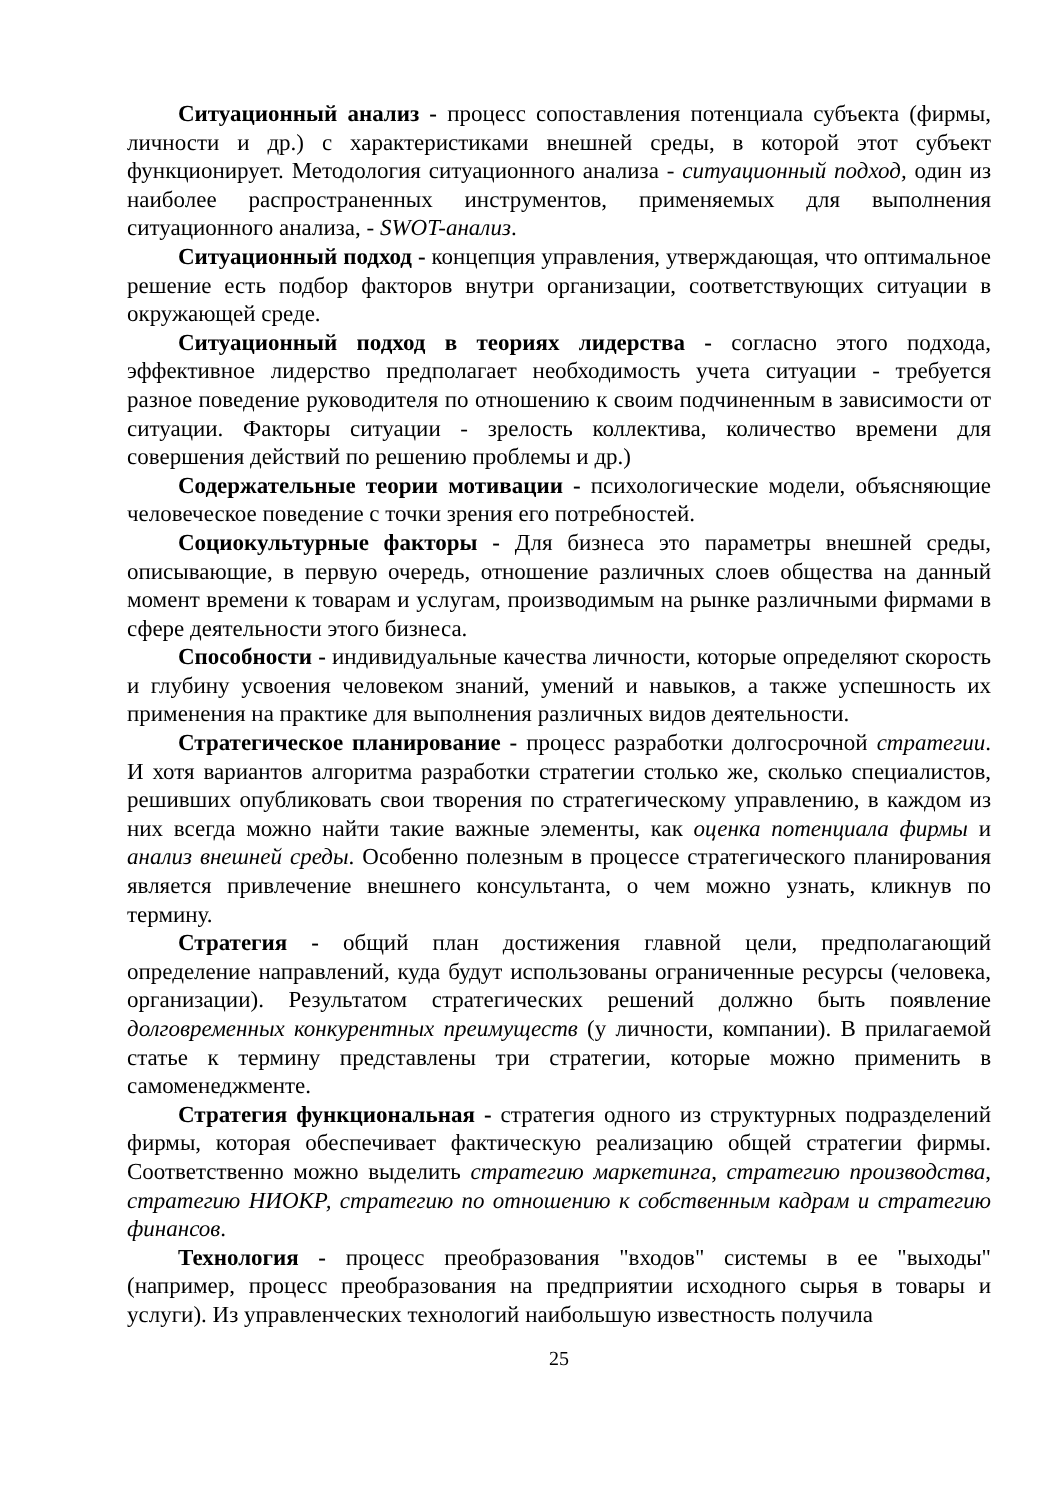Ситуационный анализ - процесс сопоставления потенциала субъекта (фирмы, личности и др.) с характеристиками внешней среды, в которой этот субъект функционирует. Методология ситуационного анализа - ситуационный подход, один из наиболее распространенных инструментов, применяемых для выполнения ситуационного анализа, - SWOT-анализ.
Ситуационный подход - концепция управления, утверждающая, что оптимальное решение есть подбор факторов внутри организации, соответствующих ситуации в окружающей среде.
Ситуационный подход в теориях лидерства - согласно этого подхода, эффективное лидерство предполагает необходимость учета ситуации - требуется разное поведение руководителя по отношению к своим подчиненным в зависимости от ситуации. Факторы ситуации - зрелость коллектива, количество времени для совершения действий по решению проблемы и др.)
Содержательные теории мотивации - психологические модели, объясняющие человеческое поведение с точки зрения его потребностей.
Социокультурные факторы - Для бизнеса это параметры внешней среды, описывающие, в первую очередь, отношение различных слоев общества на данный момент времени к товарам и услугам, производимым на рынке различными фирмами в сфере деятельности этого бизнеса.
Способности - индивидуальные качества личности, которые определяют скорость и глубину усвоения человеком знаний, умений и навыков, а также успешность их применения на практике для выполнения различных видов деятельности.
Стратегическое планирование - процесс разработки долгосрочной стратегии. И хотя вариантов алгоритма разработки стратегии столько же, сколько специалистов, решивших опубликовать свои творения по стратегическому управлению, в каждом из них всегда можно найти такие важные элементы, как оценка потенциала фирмы и анализ внешней среды. Особенно полезным в процессе стратегического планирования является привлечение внешнего консультанта, о чем можно узнать, кликнув по термину.
Стратегия - общий план достижения главной цели, предполагающий определение направлений, куда будут использованы ограниченные ресурсы (человека, организации). Результатом стратегических решений должно быть появление долговременных конкурентных преимуществ (у личности, компании). В прилагаемой статье к термину представлены три стратегии, которые можно применить в самоменеджменте.
Стратегия функциональная - стратегия одного из структурных подразделений фирмы, которая обеспечивает фактическую реализацию общей стратегии фирмы. Соответственно можно выделить стратегию маркетинга, стратегию производства, стратегию НИОКР, стратегию по отношению к собственным кадрам и стратегию финансов.
Технология - процесс преобразования "входов" системы в ее "выходы" (например, процесс преобразования на предприятии исходного сырья в товары и услуги). Из управленческих технологий наибольшую известность получила
25